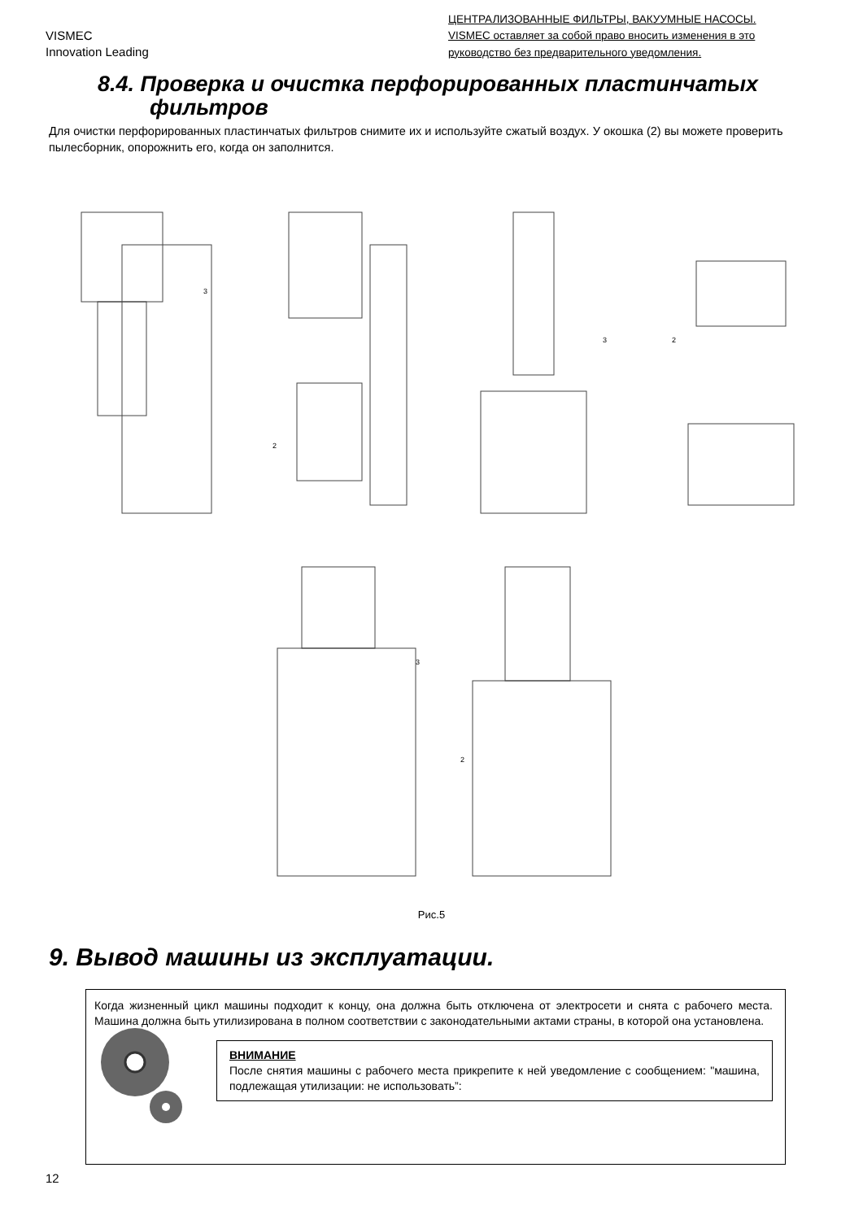VISMEC
Innovation Leading
ЦЕНТРАЛИЗОВАННЫЕ ФИЛЬТРЫ, ВАКУУМНЫЕ НАСОСЫ.
VISMEC оставляет за собой право вносить изменения в это руководство без предварительного уведомления.
8.4. Проверка и очистка перфорированных пластинчатых
фильтров
Для очистки перфорированных пластинчатых фильтров снимите их и используйте сжатый воздух. У окошка (2) вы можете проверить пылесборник, опорожнить его, когда он заполнится.
3
2
3
2
3
2
Рис.5
9. Вывод машины из эксплуатации.
Когда жизненный цикл машины подходит к концу, она должна быть отключена от электросети и снята с рабочего места. Машина должна быть утилизирована в полном соответствии с законодательными актами страны, в которой она установлена.
ВНИМАНИЕ
После снятия машины с рабочего места прикрепите к ней уведомление с сообщением: "машина, подлежащая утилизации: не использовать”:
12